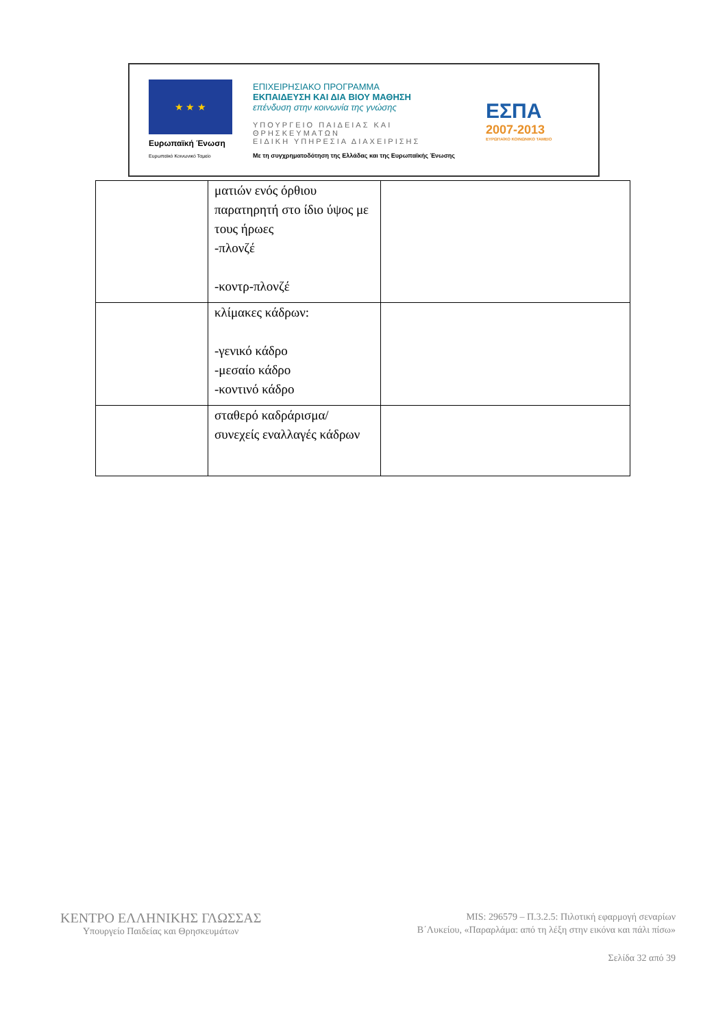★ ★ ★
Ευρωπαϊκή Ένωση
Ευρωπαϊκό Κοινωνικό Ταμείο
ΕΠΙΧΕΙΡΗΣΙΑΚΟ ΠΡΟΓΡΑΜΜΑ
ΕΚΠΑΙΔΕΥΣΗ ΚΑΙ ΔΙΑ ΒΙΟΥ ΜΑΘΗΣΗ
επένδυση στην κοινωνία της γνώσης
ΥΠΟΥΡΓΕΙΟ ΠΑΙΔΕΙΑΣ ΚΑΙ ΘΡΗΣΚΕΥΜΑΤΩΝ
ΕΙΔΙΚΗ ΥΠΗΡΕΣΙΑ ΔΙΑΧΕΙΡΙΣΗΣ
Με τη συγχρηματοδότηση της Ελλάδας και της Ευρωπαϊκής Ένωσης
ΕΣΠΑ
2007-2013
ΕΥΡΩΠΑΪΚΟ ΚΟΙΝΩΝΙΚΟ ΤΑΜΕΙΟ
| | ματιών ενός όρθιου παρατηρητή στο ίδιο ύψος με τους ήρωες -πλονζέ -κοντρ-πλονζέ | |
| | κλίμακες κάδρων: -γενικό κάδρο -μεσαίο κάδρο -κοντινό κάδρο | |
| | σταθερό καδράρισμα/ συνεχείς εναλλαγές κάδρων | |
ΚΕΝΤΡΟ ΕΛΛΗΝΙΚΗΣ ΓΛΩΣΣΑΣ
Υπουργείο Παιδείας και Θρησκευμάτων
MIS: 296579 – Π.3.2.5: Πιλοτική εφαρμογή σεναρίων
Β΄Λυκείου, «Παραρλάμα: από τη λέξη στην εικόνα και πάλι πίσω»
Σελίδα 32 από 39